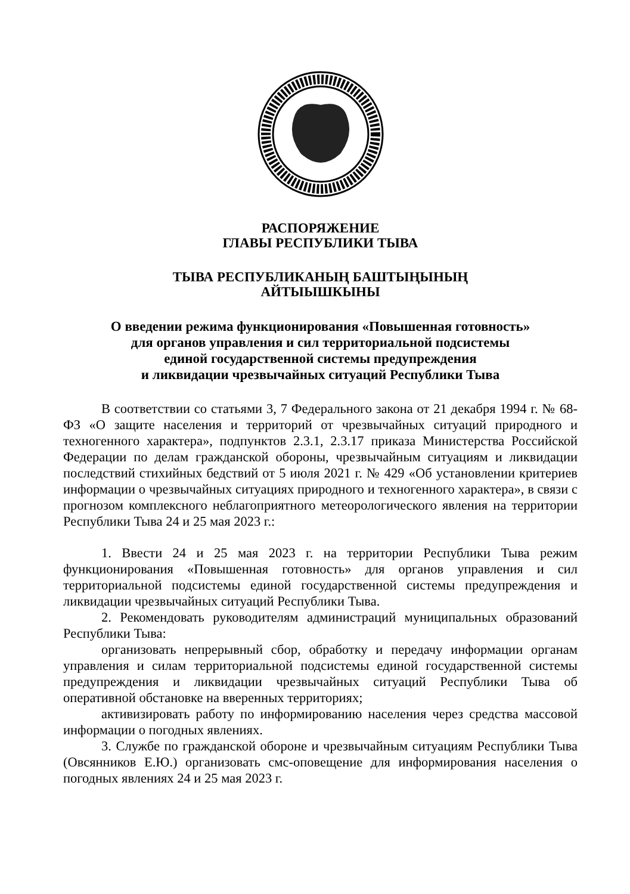РАСПОРЯЖЕНИЕ
ГЛАВЫ РЕСПУБЛИКИ ТЫВА
ТЫВА РЕСПУБЛИКАНЫҢ БАШТЫҢЫНЫҢ
АЙТЫЫШКЫНЫ
О введении режима функционирования «Повышенная готовность»
для органов управления и сил территориальной подсистемы
единой государственной системы предупреждения
и ликвидации чрезвычайных ситуаций Республики Тыва
В соответствии со статьями 3, 7 Федерального закона от 21 декабря 1994 г. № 68-ФЗ «О защите населения и территорий от чрезвычайных ситуаций природного и техногенного характера», подпунктов 2.3.1, 2.3.17 приказа Министерства Российской Федерации по делам гражданской обороны, чрезвычайным ситуациям и ликвидации последствий стихийных бедствий от 5 июля 2021 г. № 429 «Об установлении критериев информации о чрезвычайных ситуациях природного и техногенного характера», в связи с прогнозом комплексного неблагоприятного метеорологического явления на территории Республики Тыва 24 и 25 мая 2023 г.:
1. Ввести 24 и 25 мая 2023 г. на территории Республики Тыва режим функционирования «Повышенная готовность» для органов управления и сил территориальной подсистемы единой государственной системы предупреждения и ликвидации чрезвычайных ситуаций Республики Тыва.
2. Рекомендовать руководителям администраций муниципальных образований Республики Тыва:
организовать непрерывный сбор, обработку и передачу информации органам управления и силам территориальной подсистемы единой государственной системы предупреждения и ликвидации чрезвычайных ситуаций Республики Тыва об оперативной обстановке на вверенных территориях;
активизировать работу по информированию населения через средства массовой информации о погодных явлениях.
3. Службе по гражданской обороне и чрезвычайным ситуациям Республики Тыва (Овсянников Е.Ю.) организовать смс-оповещение для информирования населения о погодных явлениях 24 и 25 мая 2023 г.